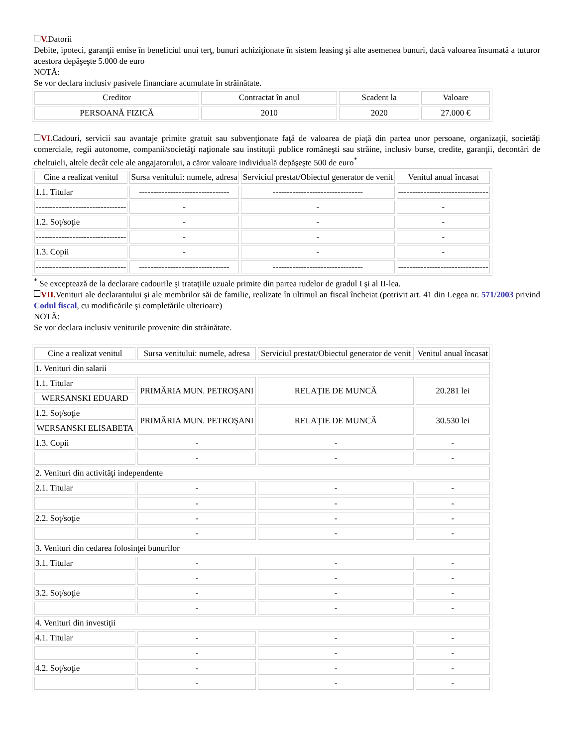V. Datorii
Debite, ipoteci, garanţii emise în beneficiul unui terţ, bunuri achiziţionate în sistem leasing şi alte asemenea bunuri, dacă valoarea însumată a tuturor acestora depăşeşte 5.000 de euro
NOTĂ:
Se vor declara inclusiv pasivele financiare acumulate în străinătate.
| Creditor | Contractat în anul | Scadent la | Valoare |
| --- | --- | --- | --- |
| PERSOANĂ FIZICĂ | 2010 | 2020 | 27.000 € |
VI. Cadouri, servicii sau avantaje primite gratuit sau subvenţionate faţă de valoarea de piaţă din partea unor persoane, organizaţii, societăţi comerciale, regii autonome, companii/societăţi naţionale sau instituţii publice româneşti sau străine, inclusiv burse, credite, garanţii, decontări de cheltuieli, altele decât cele ale angajatorului, a căror valoare individuală depăşeşte 500 de euro<sup>*</sup>
| Cine a realizat venitul | Sursa venitului: numele, adresa | Serviciul prestat/Obiectul generator de venit | Venitul anual încasat |
| --- | --- | --- | --- |
| 1.1. Titular | -------------------------------- | -------------------------------- | -------------------------------- |
| -------------------------------- | - | - | - |
| 1.2. Soţ/soţie | - | - | - |
| -------------------------------- | - | - | - |
| 1.3. Copii | - | - | - |
| -------------------------------- | -------------------------------- | -------------------------------- | -------------------------------- |
<sup>*</sup> Se exceptează de la declarare cadourile şi trataţiile uzuale primite din partea rudelor de gradul I şi al II-lea.
VII. Venituri ale declarantului şi ale membrilor săi de familie, realizate în ultimul an fiscal încheiat (potrivit art. 41 din Legea nr. 571/2003 privind Codul fiscal, cu modificările şi completările ulterioare)
NOTĂ:
Se vor declara inclusiv veniturile provenite din străinătate.
| Cine a realizat venitul | Sursa venitului: numele, adresa | Serviciul prestat/Obiectul generator de venit | Venitul anual încasat |
| --- | --- | --- | --- |
| 1. Venituri din salarii | | | |
| 1.1. Titular | PRIMĂRIA MUN. PETROŞANI | RELAȚIE DE MUNCĂ | 20.281 lei |
| WERSANSKI EDUARD | | | |
| 1.2. Soţ/soţie | PRIMĂRIA MUN. PETROŞANI | RELAȚIE DE MUNCĂ | 30.530 lei |
| WERSANSKI ELISABETA | | | |
| 1.3. Copii | - | - | - |
| | - | - | - |
| 2. Venituri din activităţi independente | | | |
| 2.1. Titular | - | - | - |
| | - | - | - |
| 2.2. Soţ/soţie | - | - | - |
| | - | - | - |
| 3. Venituri din cedarea folosinţei bunurilor | | | |
| 3.1. Titular | - | - | - |
| | - | - | - |
| 3.2. Soţ/soţie | - | - | - |
| | - | - | - |
| 4. Venituri din investiţii | | | |
| 4.1. Titular | - | - | - |
| | - | - | - |
| 4.2. Soţ/soţie | - | - | - |
| | - | - | - |